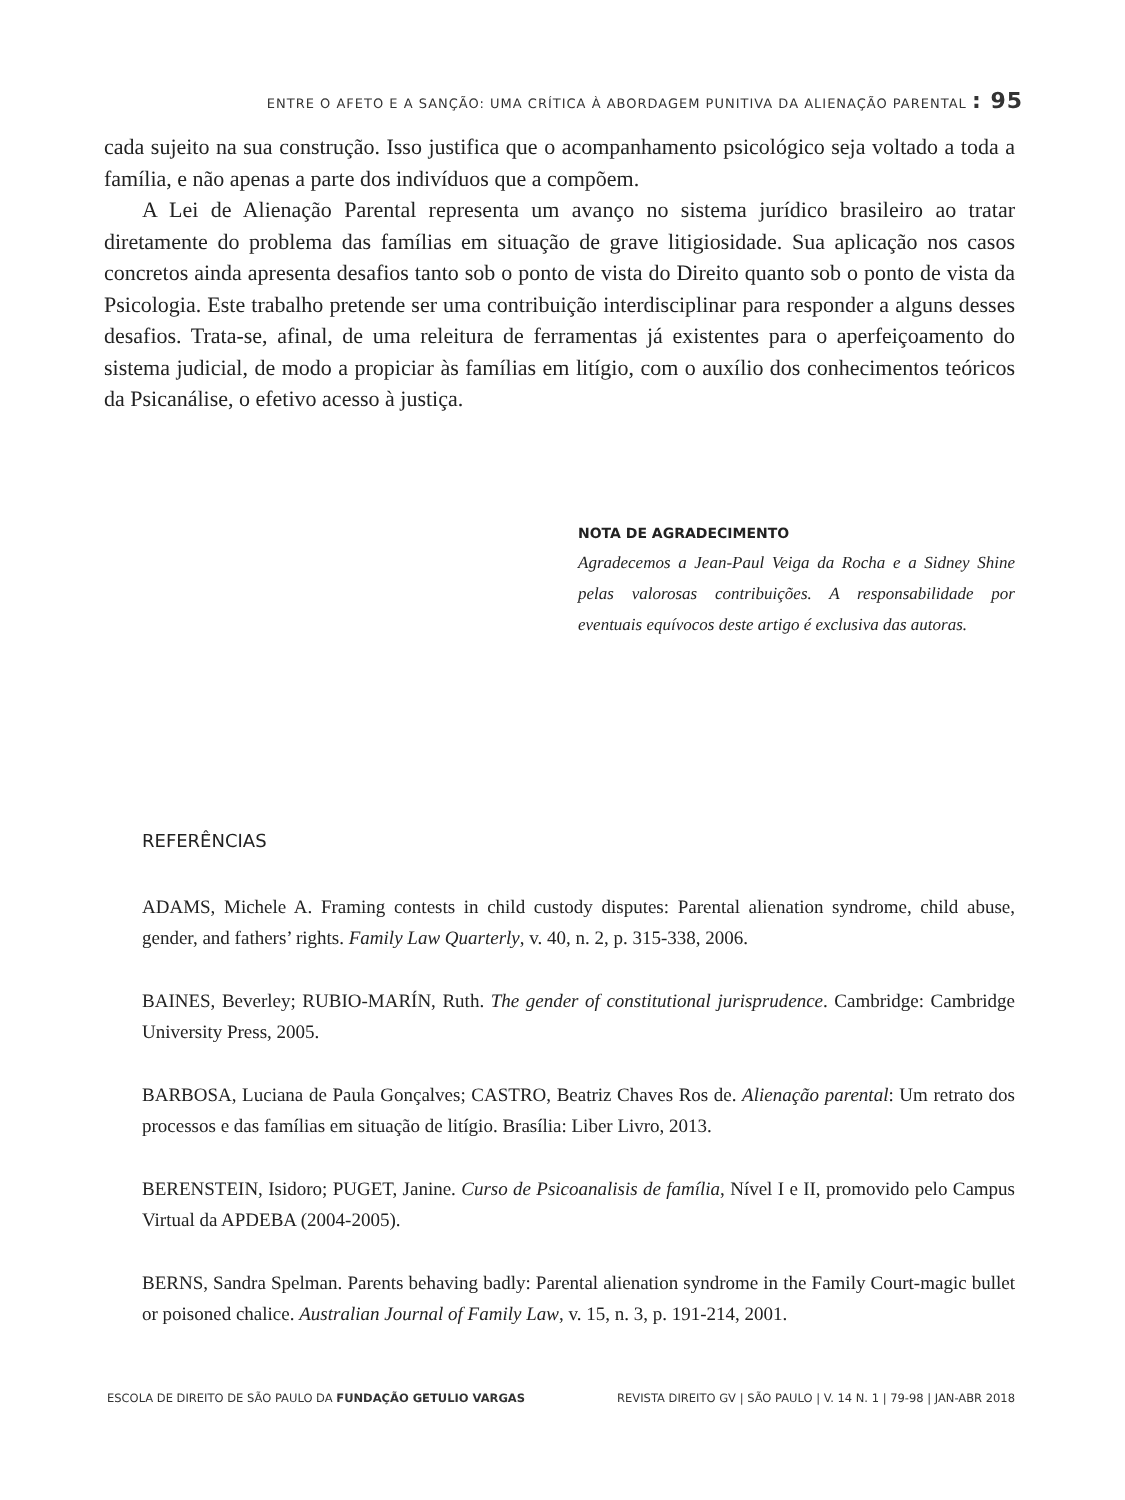ENTRE O AFETO E A SANÇÃO: UMA CRÍTICA À ABORDAGEM PUNITIVA DA ALIENAÇÃO PARENTAL : 95
cada sujeito na sua construção. Isso justifica que o acompanhamento psicológico seja voltado a toda a família, e não apenas a parte dos indivíduos que a compõem.
A Lei de Alienação Parental representa um avanço no sistema jurídico brasileiro ao tratar diretamente do problema das famílias em situação de grave litigiosidade. Sua aplicação nos casos concretos ainda apresenta desafios tanto sob o ponto de vista do Direito quanto sob o ponto de vista da Psicologia. Este trabalho pretende ser uma contribuição interdisciplinar para responder a alguns desses desafios. Trata-se, afinal, de uma releitura de ferramentas já existentes para o aperfeiçoamento do sistema judicial, de modo a propiciar às famílias em litígio, com o auxílio dos conhecimentos teóricos da Psicanálise, o efetivo acesso à justiça.
NOTA DE AGRADECIMENTO
Agradecemos a Jean-Paul Veiga da Rocha e a Sidney Shine pelas valorosas contribuições. A responsabilidade por eventuais equívocos deste artigo é exclusiva das autoras.
REFERÊNCIAS
ADAMS, Michele A. Framing contests in child custody disputes: Parental alienation syndrome, child abuse, gender, and fathers’ rights. Family Law Quarterly, v. 40, n. 2, p. 315-338, 2006.
BAINES, Beverley; RUBIO-MARÍN, Ruth. The gender of constitutional jurisprudence. Cambridge: Cambridge University Press, 2005.
BARBOSA, Luciana de Paula Gonçalves; CASTRO, Beatriz Chaves Ros de. Alienação parental: Um retrato dos processos e das famílias em situação de litígio. Brasília: Liber Livro, 2013.
BERENSTEIN, Isidoro; PUGET, Janine. Curso de Psicoanalisis de família, Nível I e II, promovido pelo Campus Virtual da APDEBA (2004-2005).
BERNS, Sandra Spelman. Parents behaving badly: Parental alienation syndrome in the Family Court-magic bullet or poisoned chalice. Australian Journal of Family Law, v. 15, n. 3, p. 191-214, 2001.
ESCOLA DE DIREITO DE SÃO PAULO DA FUNDAÇÃO GETULIO VARGAS REVISTA DIREITO GV | SÃO PAULO | V. 14 N. 1 | 79-98 | JAN-ABR 2018